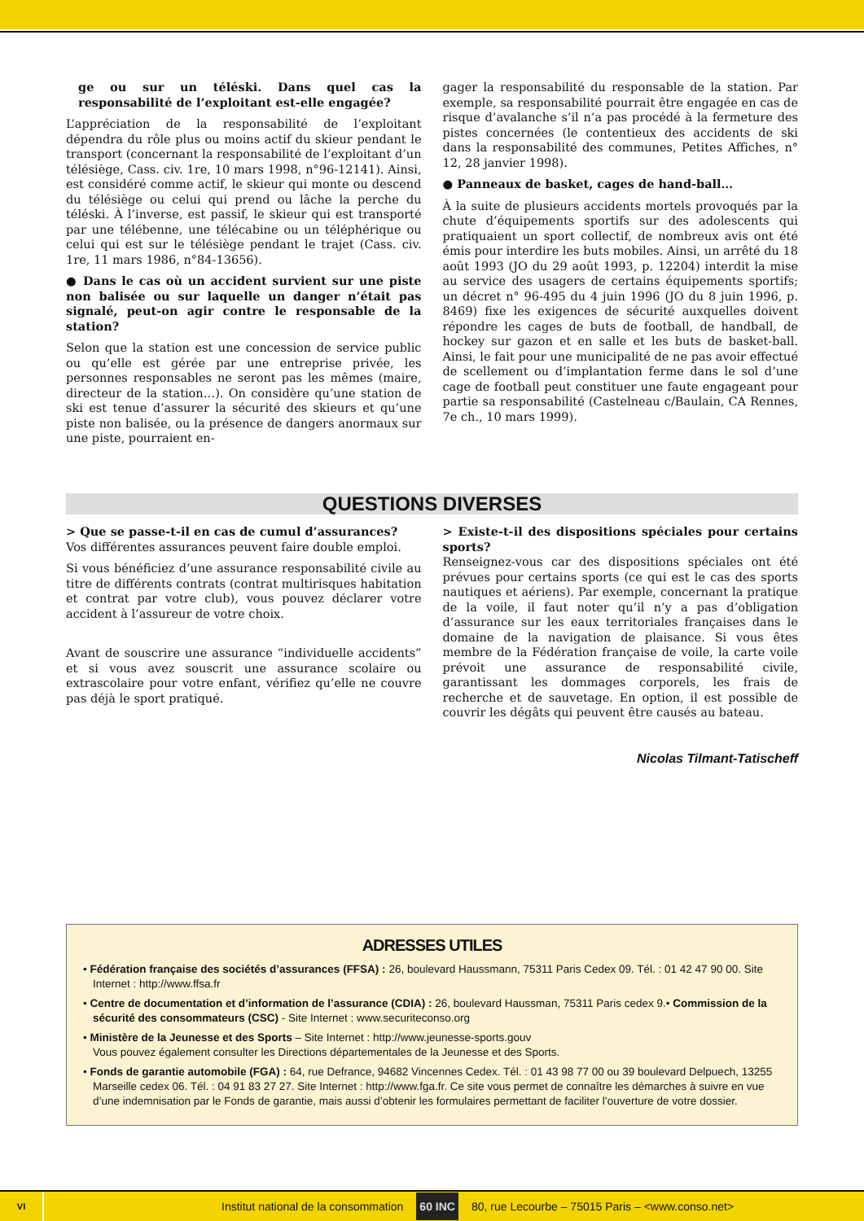ge ou sur un téléski. Dans quel cas la responsabilité de l’exploitant est-elle engagée?
L’appréciation de la responsabilité de l’exploitant dépendra du rôle plus ou moins actif du skieur pendant le transport (concernant la responsabilité de l’exploitant d’un télésiège, Cass. civ. 1re, 10 mars 1998, n°96-12141). Ainsi, est considéré comme actif, le skieur qui monte ou descend du télésiège ou celui qui prend ou lâche la perche du téléski. À l’inverse, est passif, le skieur qui est transporté par une télébenne, une télécabine ou un téléphérique ou celui qui est sur le télésiège pendant le trajet (Cass. civ. 1re, 11 mars 1986, n°84-13656).
● Dans le cas où un accident survient sur une piste non balisée ou sur laquelle un danger n’était pas signalé, peut-on agir contre le responsable de la station?
Selon que la station est une concession de service public ou qu’elle est gérée par une entreprise privée, les personnes responsables ne seront pas les mêmes (maire, directeur de la station…). On considère qu’une station de ski est tenue d’assurer la sécurité des skieurs et qu’une piste non balisée, ou la présence de dangers anormaux sur une piste, pourraient en-
gager la responsabilité du responsable de la station. Par exemple, sa responsabilité pourrait être engagée en cas de risque d’avalanche s’il n’a pas procédé à la fermeture des pistes concernées (le contentieux des accidents de ski dans la responsabilité des communes, Petites Affiches, n° 12, 28 janvier 1998).
● Panneaux de basket, cages de hand-ball…
À la suite de plusieurs accidents mortels provoqués par la chute d’équipements sportifs sur des adolescents qui pratiquaient un sport collectif, de nombreux avis ont été émis pour interdire les buts mobiles. Ainsi, un arrêté du 18 août 1993 (JO du 29 août 1993, p. 12204) interdit la mise au service des usagers de certains équipements sportifs; un décret n° 96-495 du 4 juin 1996 (JO du 8 juin 1996, p. 8469) fixe les exigences de sécurité auxquelles doivent répondre les cages de buts de football, de handball, de hockey sur gazon et en salle et les buts de basket-ball. Ainsi, le fait pour une municipalité de ne pas avoir effectué de scellement ou d’implantation ferme dans le sol d’une cage de football peut constituer une faute engageant pour partie sa responsabilité (Castelneau c/Baulain, CA Rennes, 7e ch., 10 mars 1999).
QUESTIONS DIVERSES
> Que se passe-t-il en cas de cumul d’assurances?
Vos différentes assurances peuvent faire double emploi.
Si vous bénéficiez d’une assurance responsabilité civile au titre de différents contrats (contrat multirisques habitation et contrat par votre club), vous pouvez déclarer votre accident à l’assureur de votre choix.
Avant de souscrire une assurance “individuelle accidents” et si vous avez souscrit une assurance scolaire ou extrascolaire pour votre enfant, vérifiez qu’elle ne couvre pas déjà le sport pratiqué.
> Existe-t-il des dispositions spéciales pour certains sports?
Renseignez-vous car des dispositions spéciales ont été prévues pour certains sports (ce qui est le cas des sports nautiques et aériens). Par exemple, concernant la pratique de la voile, il faut noter qu’il n’y a pas d’obligation d’assurance sur les eaux territoriales françaises dans le domaine de la navigation de plaisance. Si vous êtes membre de la Fédération française de voile, la carte voile prévoit une assurance de responsabilité civile, garantissant les dommages corporels, les frais de recherche et de sauvetage. En option, il est possible de couvrir les dégâts qui peuvent être causés au bateau.
Nicolas Tilmant-Tatischeff
ADRESSES UTILES
• Fédération française des sociétés d’assurances (FFSA) : 26, boulevard Haussmann, 75311 Paris Cedex 09. Tél. : 01 42 47 90 00. Site Internet : http://www.ffsa.fr
• Centre de documentation et d’information de l’assurance (CDIA) : 26, boulevard Haussman, 75311 Paris cedex 9.• Commission de la sécurité des consommateurs (CSC) - Site Internet : www.securiteconso.org
• Ministère de la Jeunesse et des Sports – Site Internet : http://www.jeunesse-sports.gouv
Vous pouvez également consulter les Directions départementales de la Jeunesse et des Sports.
• Fonds de garantie automobile (FGA) : 64, rue Defrance, 94682 Vincennes Cedex. Tél. : 01 43 98 77 00 ou 39 boulevard Delpuech, 13255 Marseille cedex 06. Tél. : 04 91 83 27 27. Site Internet : http://www.fga.fr. Ce site vous permet de connaître les démarches à suivre en vue d’une indemnisation par le Fonds de garantie, mais aussi d’obtenir les formulaires permettant de faciliter l’ouverture de votre dossier.
VI Institut national de la consommation 60 INC 80, rue Lecourbe – 75015 Paris – <www.conso.net>